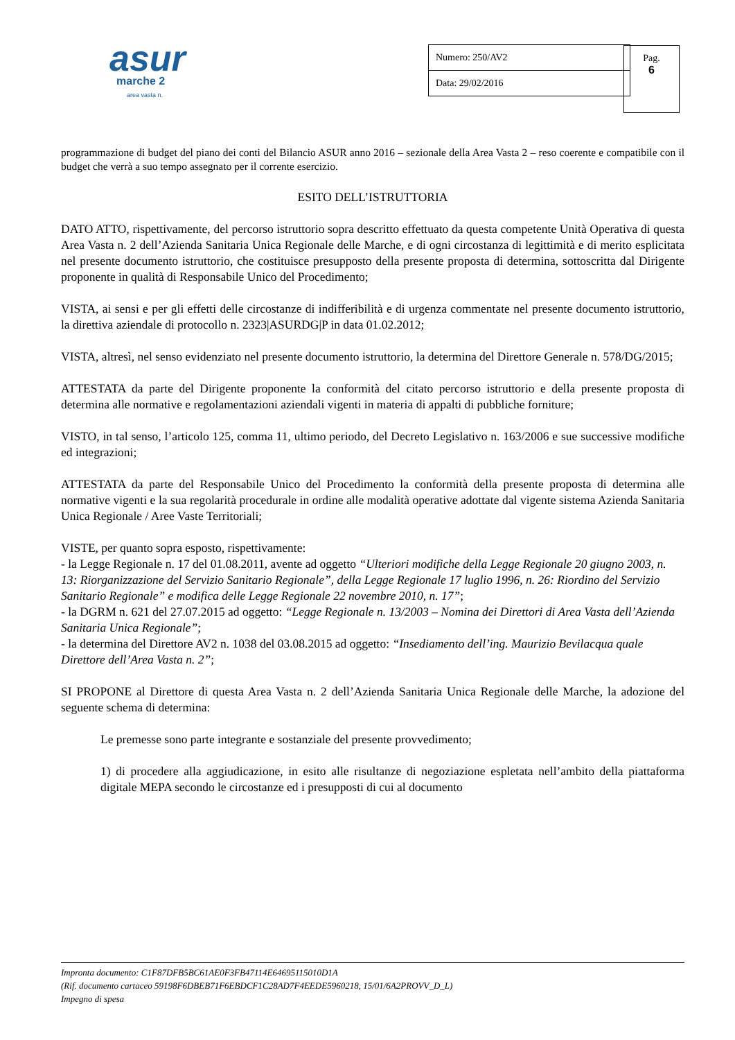asur
marche 2
area vasta n.
| Numero: 250/AV2 |
| Data: 29/02/2016 |
| Pag. 6 |
programmazione di budget del piano dei conti del Bilancio ASUR anno 2016 – sezionale della Area Vasta 2 – reso coerente e compatibile con il budget che verrà a suo tempo assegnato per il corrente esercizio.
ESITO DELL’ISTRUTTORIA
DATO ATTO, rispettivamente, del percorso istruttorio sopra descritto effettuato da questa competente Unità Operativa di questa Area Vasta n. 2 dell’Azienda Sanitaria Unica Regionale delle Marche, e di ogni circostanza di legittimità e di merito esplicitata nel presente documento istruttorio, che costituisce presupposto della presente proposta di determina, sottoscritta dal Dirigente proponente in qualità di Responsabile Unico del Procedimento;
VISTA, ai sensi e per gli effetti delle circostanze di indifferibilità e di urgenza commentate nel presente documento istruttorio, la direttiva aziendale di protocollo n. 2323|ASURDG|P in data 01.02.2012;
VISTA, altresì, nel senso evidenziato nel presente documento istruttorio, la determina del Direttore Generale n. 578/DG/2015;
ATTESTATA da parte del Dirigente proponente la conformità del citato percorso istruttorio e della presente proposta di determina alle normative e regolamentazioni aziendali vigenti in materia di appalti di pubbliche forniture;
VISTO, in tal senso, l’articolo 125, comma 11, ultimo periodo, del Decreto Legislativo n. 163/2006 e sue successive modifiche ed integrazioni;
ATTESTATA da parte del Responsabile Unico del Procedimento la conformità della presente proposta di determina alle normative vigenti e la sua regolarità procedurale in ordine alle modalità operative adottate dal vigente sistema Azienda Sanitaria Unica Regionale / Aree Vaste Territoriali;
VISTE, per quanto sopra esposto, rispettivamente:
- la Legge Regionale n. 17 del 01.08.2011, avente ad oggetto “Ulteriori modifiche della Legge Regionale 20 giugno 2003, n. 13: Riorganizzazione del Servizio Sanitario Regionale”, della Legge Regionale 17 luglio 1996, n. 26: Riordino del Servizio Sanitario Regionale” e modifica delle Legge Regionale 22 novembre 2010, n. 17”;
- la DGRM n. 621 del 27.07.2015 ad oggetto: “Legge Regionale n. 13/2003 – Nomina dei Direttori di Area Vasta dell’Azienda Sanitaria Unica Regionale”;
- la determina del Direttore AV2 n. 1038 del 03.08.2015 ad oggetto: “Insediamento dell’ing. Maurizio Bevilacqua quale Direttore dell’Area Vasta n. 2”;
SI PROPONE al Direttore di questa Area Vasta n. 2 dell’Azienda Sanitaria Unica Regionale delle Marche, la adozione del seguente schema di determina:
Le premesse sono parte integrante e sostanziale del presente provvedimento;
1) di procedere alla aggiudicazione, in esito alle risultanze di negoziazione espletata nell’ambito della piattaforma digitale MEPA secondo le circostanze ed i presupposti di cui al documento
Impronta documento: C1F87DFB5BC61AE0F3FB47114E64695115010D1A
(Rif. documento cartaceo 59198F6DBEB71F6EBDCF1C28AD7F4EEDE5960218, 15/01/6A2PROVV_D_L)
Impegno di spesa